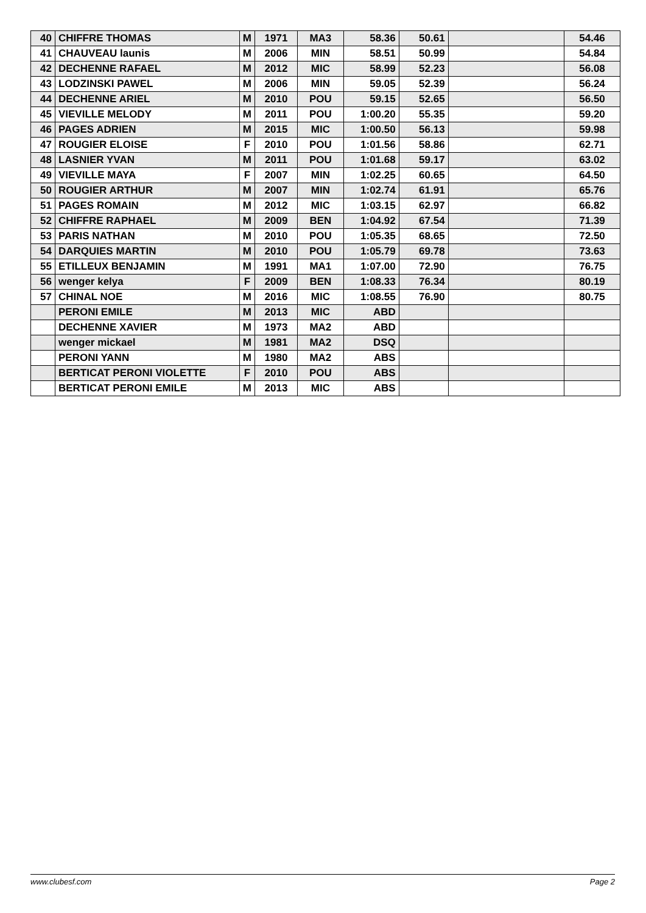| 40 | CHIFFRE THOMAS | M | 1971 | MA3 | 58.36 | 50.61 | | 54.46 |
| 41 | CHAUVEAU launis | M | 2006 | MIN | 58.51 | 50.99 | | 54.84 |
| 42 | DECHENNE RAFAEL | M | 2012 | MIC | 58.99 | 52.23 | | 56.08 |
| 43 | LODZINSKI PAWEL | M | 2006 | MIN | 59.05 | 52.39 | | 56.24 |
| 44 | DECHENNE ARIEL | M | 2010 | POU | 59.15 | 52.65 | | 56.50 |
| 45 | VIEVILLE MELODY | M | 2011 | POU | 1:00.20 | 55.35 | | 59.20 |
| 46 | PAGES ADRIEN | M | 2015 | MIC | 1:00.50 | 56.13 | | 59.98 |
| 47 | ROUGIER ELOISE | F | 2010 | POU | 1:01.56 | 58.86 | | 62.71 |
| 48 | LASNIER YVAN | M | 2011 | POU | 1:01.68 | 59.17 | | 63.02 |
| 49 | VIEVILLE MAYA | F | 2007 | MIN | 1:02.25 | 60.65 | | 64.50 |
| 50 | ROUGIER ARTHUR | M | 2007 | MIN | 1:02.74 | 61.91 | | 65.76 |
| 51 | PAGES ROMAIN | M | 2012 | MIC | 1:03.15 | 62.97 | | 66.82 |
| 52 | CHIFFRE RAPHAEL | M | 2009 | BEN | 1:04.92 | 67.54 | | 71.39 |
| 53 | PARIS NATHAN | M | 2010 | POU | 1:05.35 | 68.65 | | 72.50 |
| 54 | DARQUIES MARTIN | M | 2010 | POU | 1:05.79 | 69.78 | | 73.63 |
| 55 | ETILLEUX BENJAMIN | M | 1991 | MA1 | 1:07.00 | 72.90 | | 76.75 |
| 56 | wenger kelya | F | 2009 | BEN | 1:08.33 | 76.34 | | 80.19 |
| 57 | CHINAL NOE | M | 2016 | MIC | 1:08.55 | 76.90 | | 80.75 |
| | PERONI EMILE | M | 2013 | MIC | ABD | | | |
| | DECHENNE XAVIER | M | 1973 | MA2 | ABD | | | |
| | wenger mickael | M | 1981 | MA2 | DSQ | | | |
| | PERONI YANN | M | 1980 | MA2 | ABS | | | |
| | BERTICAT PERONI VIOLETTE | F | 2010 | POU | ABS | | | |
| | BERTICAT PERONI EMILE | M | 2013 | MIC | ABS | | | |
www.clubesf.com Page 2